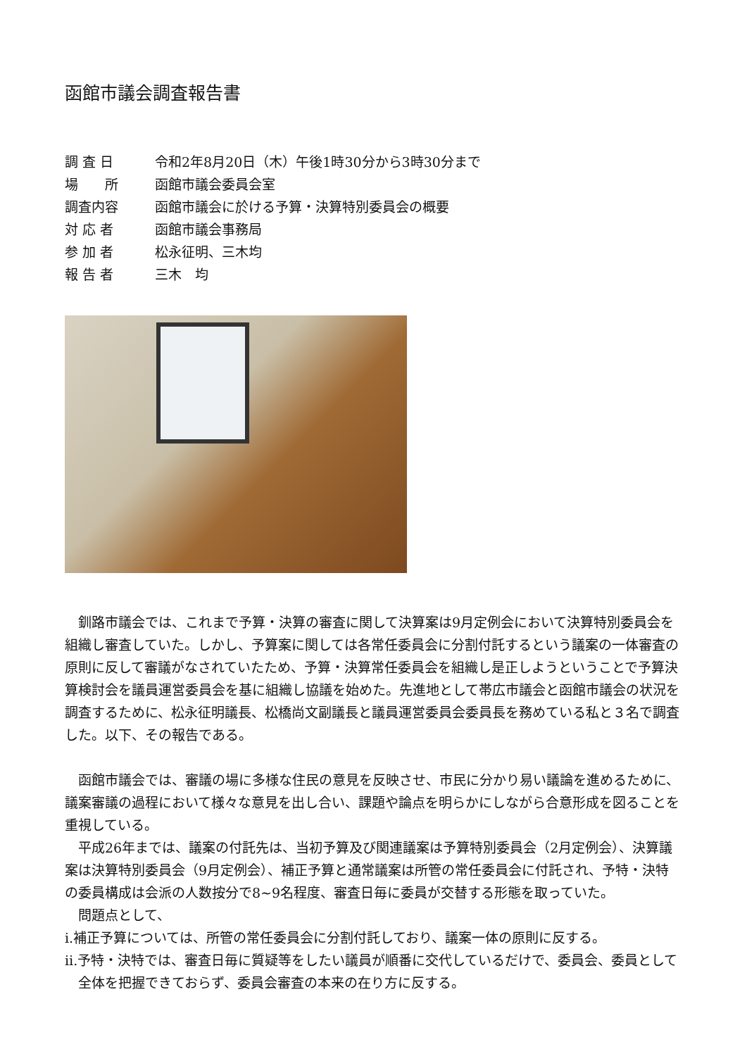函館市議会調査報告書
調 査 日 令和2年8月20日（木）午後1時30分から3時30分まで
場　　所 函館市議会委員会室
調査内容 函館市議会に於ける予算・決算特別委員会の概要
対 応 者 函館市議会事務局
参 加 者 松永征明、三木均
報 告 者 三木　均
釧路市議会では、これまで予算・決算の審査に関して決算案は9月定例会において決算特別委員会を組織し審査していた。しかし、予算案に関しては各常任委員会に分割付託するという議案の一体審査の原則に反して審議がなされていたため、予算・決算常任委員会を組織し是正しようということで予算決算検討会を議員運営委員会を基に組織し協議を始めた。先進地として帯広市議会と函館市議会の状況を調査するために、松永征明議長、松橋尚文副議長と議員運営委員会委員長を務めている私と３名で調査した。以下、その報告である。
函館市議会では、審議の場に多様な住民の意見を反映させ、市民に分かり易い議論を進めるために、議案審議の過程において様々な意見を出し合い、課題や論点を明らかにしながら合意形成を図ることを重視している。
平成26年までは、議案の付託先は、当初予算及び関連議案は予算特別委員会（2月定例会）、決算議案は決算特別委員会（9月定例会）、補正予算と通常議案は所管の常任委員会に付託され、予特・決特の委員構成は会派の人数按分で8~9名程度、審査日毎に委員が交替する形態を取っていた。
問題点として、
ⅰ.補正予算については、所管の常任委員会に分割付託しており、議案一体の原則に反する。
ⅱ.予特・決特では、審査日毎に質疑等をしたい議員が順番に交代しているだけで、委員会、委員として全体を把握できておらず、委員会審査の本来の在り方に反する。